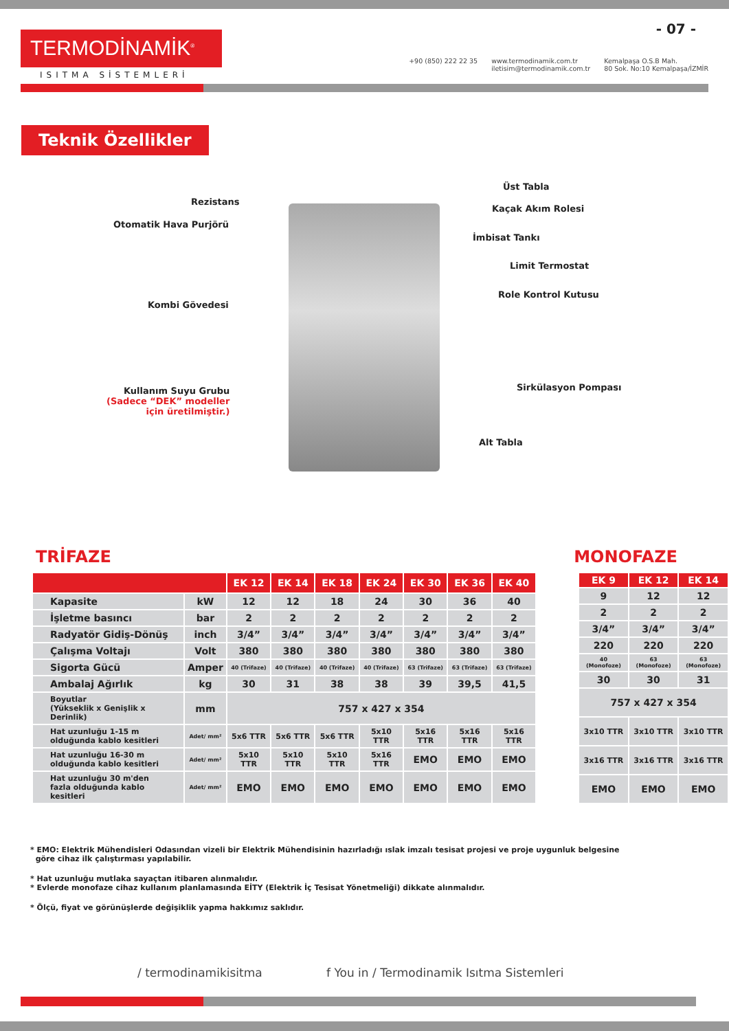- 07 -
TERMODİNAMİK<sup>®</sup>
ISITMA SİSTEMLERİ
+90 (850) 222 22 35 www.termodinamik.com.tr
iletisim@termodinamik.com.tr
Kemalpaşa O.S.B Mah.
80 Sok. No:10 Kemalpaşa/İZMİR
Teknik Özellikler
Rezistans
Otomatik Hava Purjörü
Kombi Gövedesi
Kullanım Suyu Grubu
(Sadece “DEK” modeller
için üretilmiştir.)
Üst Tabla
Kaçak Akım Rolesi
İmbisat Tankı
Limit Termostat
Role Kontrol Kutusu
Sirkülasyon Pompası
Alt Tabla
TRİFAZE MONOFAZE
| | | EK 12 | EK 14 | EK 18 | EK 24 | EK 30 | EK 36 | EK 40 |
| --- | --- | --- | --- | --- | --- | --- | --- | --- |
| Kapasite | kW | 12 | 12 | 18 | 24 | 30 | 36 | 40 |
| İşletme basıncı | bar | 2 | 2 | 2 | 2 | 2 | 2 | 2 |
| Radyatör Gidiş-Dönüş | inch | 3/4” | 3/4” | 3/4” | 3/4” | 3/4” | 3/4” | 3/4” |
| Çalışma Voltajı | Volt | 380 | 380 | 380 | 380 | 380 | 380 | 380 |
| Sigorta Gücü | Amper | 40 (Trifaze) | 40 (Trifaze) | 40 (Trifaze) | 40 (Trifaze) | 63 (Trifaze) | 63 (Trifaze) | 63 (Trifaze) |
| Ambalaj Ağırlık | kg | 30 | 31 | 38 | 38 | 39 | 39,5 | 41,5 |
| Boyutlar (Yükseklik x Genişlik x Derinlik) | mm | 757 x 427 x 354 | | | | | | |
| Hat uzunluğu 1-15 m olduğunda kablo kesitleri | Adet/ mm² | 5x6 TTR | 5x6 TTR | 5x6 TTR | 5x10 TTR | 5x16 TTR | 5x16 TTR | 5x16 TTR |
| Hat uzunluğu 16-30 m olduğunda kablo kesitleri | Adet/ mm² | 5x10 TTR | 5x10 TTR | 5x10 TTR | 5x16 TTR | EMO | EMO | EMO |
| Hat uzunluğu 30 m'den fazla olduğunda kablo kesitleri | Adet/ mm² | EMO | EMO | EMO | EMO | EMO | EMO | EMO |
| EK 9 | EK 12 | EK 14 |
| --- | --- | --- |
| 9 | 12 | 12 |
| 2 | 2 | 2 |
| 3/4” | 3/4” | 3/4” |
| 220 | 220 | 220 |
| 40 (Monofoze) | 63 (Monofoze) | 63 (Monofoze) |
| 30 | 30 | 31 |
| 757 x 427 x 354 | | |
| 3x10 TTR | 3x10 TTR | 3x10 TTR |
| 3x16 TTR | 3x16 TTR | 3x16 TTR |
| EMO | EMO | EMO |
* EMO: Elektrik Mühendisleri Odasından vizeli bir Elektrik Mühendisinin hazırladığı ıslak imzalı tesisat projesi ve proje uygunluk belgesine
göre cihaz ilk çalıştırması yapılabilir.
* Hat uzunluğu mutlaka sayaçtan itibaren alınmalıdır.
* Evlerde monofaze cihaz kullanım planlamasında EİTY (Elektrik İç Tesisat Yönetmeliği) dikkate alınmalıdır.
* Ölçü, fiyat ve görünüşlerde değişiklik yapma hakkımız saklıdır.
/ termodinamikisitma
f You in / Termodinamik Isıtma Sistemleri